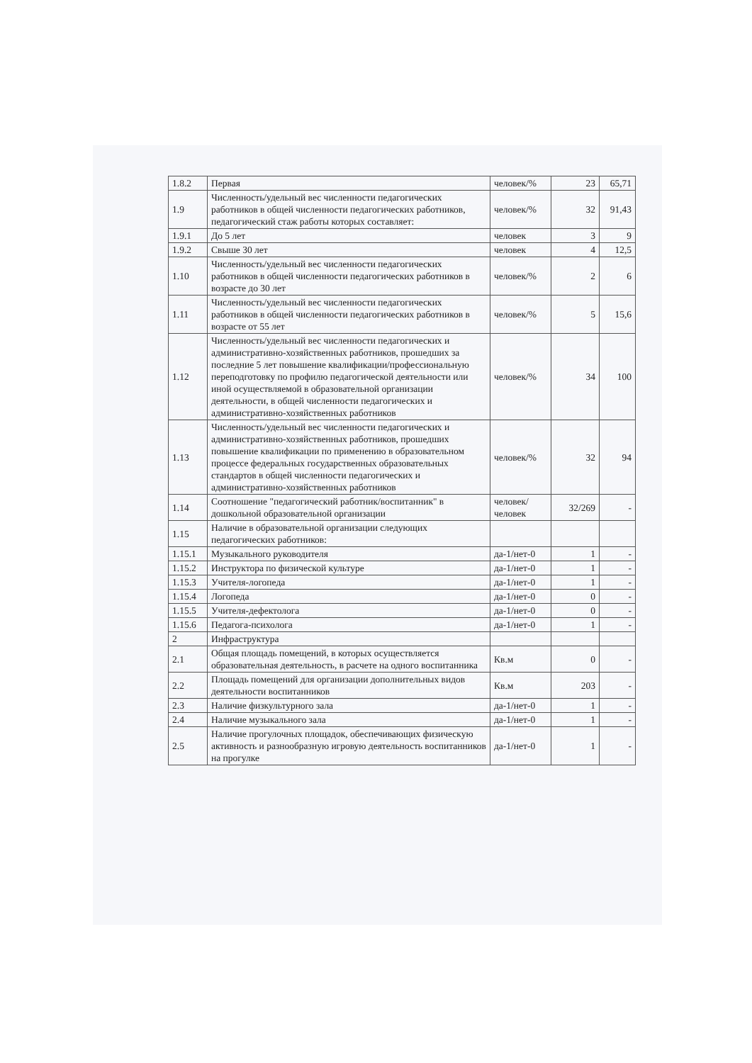| 1.8.2 | Первая | человек/% | 23 | 65,71 |
| 1.9 | Численность/удельный вес численности педагогических работников в общей численности педагогических работников, педагогический стаж работы которых составляет: | человек/% | 32 | 91,43 |
| 1.9.1 | До 5 лет | человек | 3 | 9 |
| 1.9.2 | Свыше 30 лет | человек | 4 | 12,5 |
| 1.10 | Численность/удельный вес численности педагогических работников в общей численности педагогических работников в возрасте до 30 лет | человек/% | 2 | 6 |
| 1.11 | Численность/удельный вес численности педагогических работников в общей численности педагогических работников в возрасте от 55 лет | человек/% | 5 | 15,6 |
| 1.12 | Численность/удельный вес численности педагогических и административно-хозяйственных работников, прошедших за последние 5 лет повышение квалификации/профессиональную переподготовку по профилю педагогической деятельности или иной осуществляемой в образовательной организации деятельности, в общей численности педагогических и административно-хозяйственных работников | человек/% | 34 | 100 |
| 1.13 | Численность/удельный вес численности педагогических и административно-хозяйственных работников, прошедших повышение квалификации по применению в образовательном процессе федеральных государственных образовательных стандартов в общей численности педагогических и административно-хозяйственных работников | человек/% | 32 | 94 |
| 1.14 | Соотношение "педагогический работник/воспитанник" в дошкольной образовательной организации | человек/человек | 32/269 | - |
| 1.15 | Наличие в образовательной организации следующих педагогических работников: | | | |
| 1.15.1 | Музыкального руководителя | да-1/нет-0 | 1 | - |
| 1.15.2 | Инструктора по физической культуре | да-1/нет-0 | 1 | - |
| 1.15.3 | Учителя-логопеда | да-1/нет-0 | 1 | - |
| 1.15.4 | Логопеда | да-1/нет-0 | 0 | - |
| 1.15.5 | Учителя-дефектолога | да-1/нет-0 | 0 | - |
| 1.15.6 | Педагога-психолога | да-1/нет-0 | 1 | - |
| 2 | Инфраструктура | | | |
| 2.1 | Общая площадь помещений, в которых осуществляется образовательная деятельность, в расчете на одного воспитанника | Кв.м | 0 | - |
| 2.2 | Площадь помещений для организации дополнительных видов деятельности воспитанников | Кв.м | 203 | - |
| 2.3 | Наличие физкультурного зала | да-1/нет-0 | 1 | - |
| 2.4 | Наличие музыкального зала | да-1/нет-0 | 1 | - |
| 2.5 | Наличие прогулочных площадок, обеспечивающих физическую активность и разнообразную игровую деятельность воспитанников на прогулке | да-1/нет-0 | 1 | - |